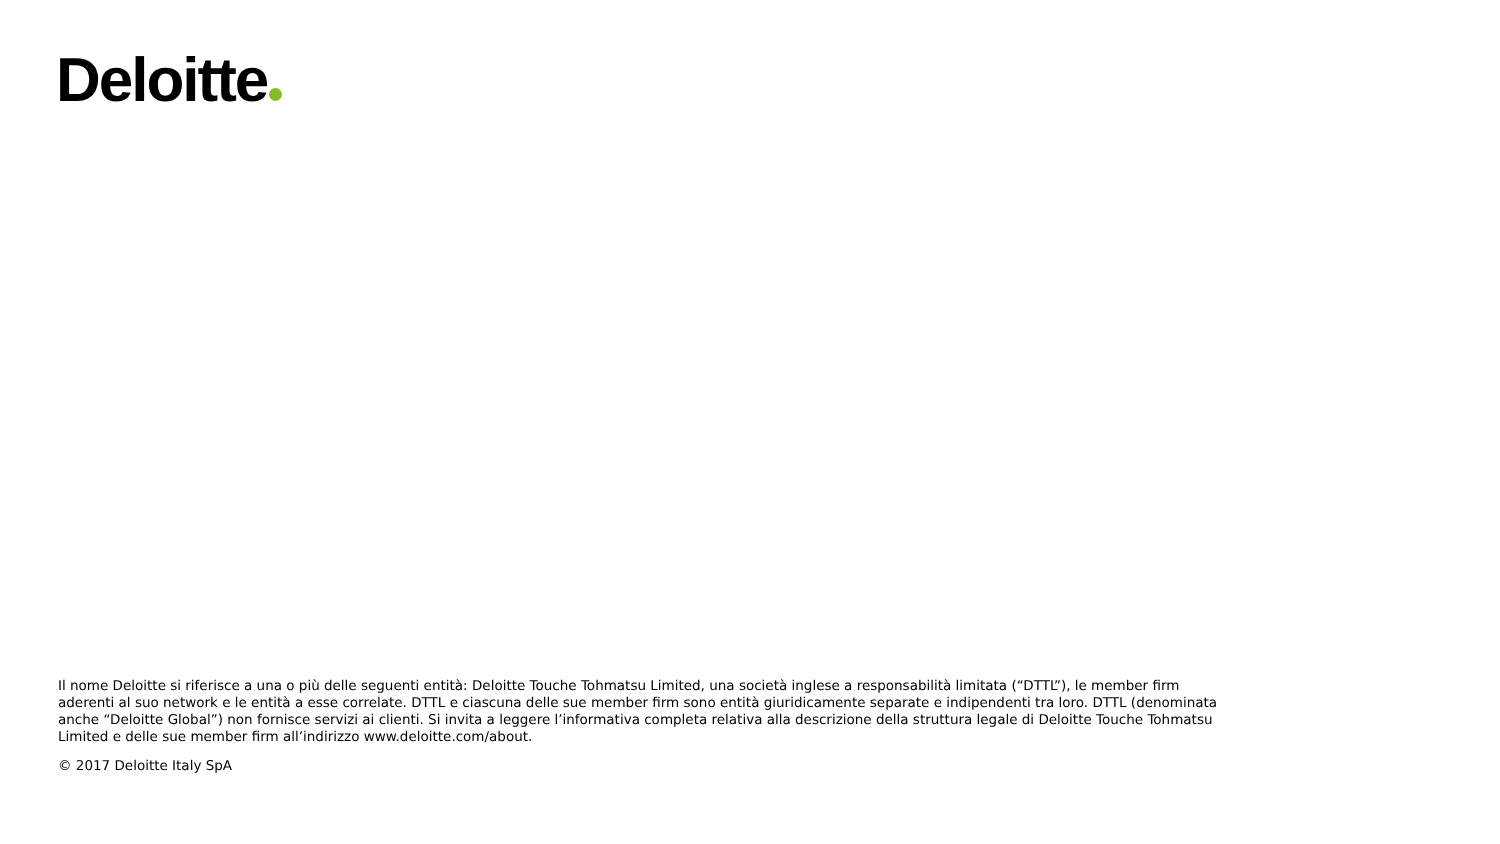Deloitte
Il nome Deloitte si riferisce a una o più delle seguenti entità: Deloitte Touche Tohmatsu Limited, una società inglese a responsabilità limitata (“DTTL”), le member firm aderenti al suo network e le entità a esse correlate. DTTL e ciascuna delle sue member firm sono entità giuridicamente separate e indipendenti tra loro. DTTL (denominata anche “Deloitte Global”) non fornisce servizi ai clienti. Si invita a leggere l’informativa completa relativa alla descrizione della struttura legale di Deloitte Touche Tohmatsu Limited e delle sue member firm all’indirizzo www.deloitte.com/about.
© 2017 Deloitte Italy SpA